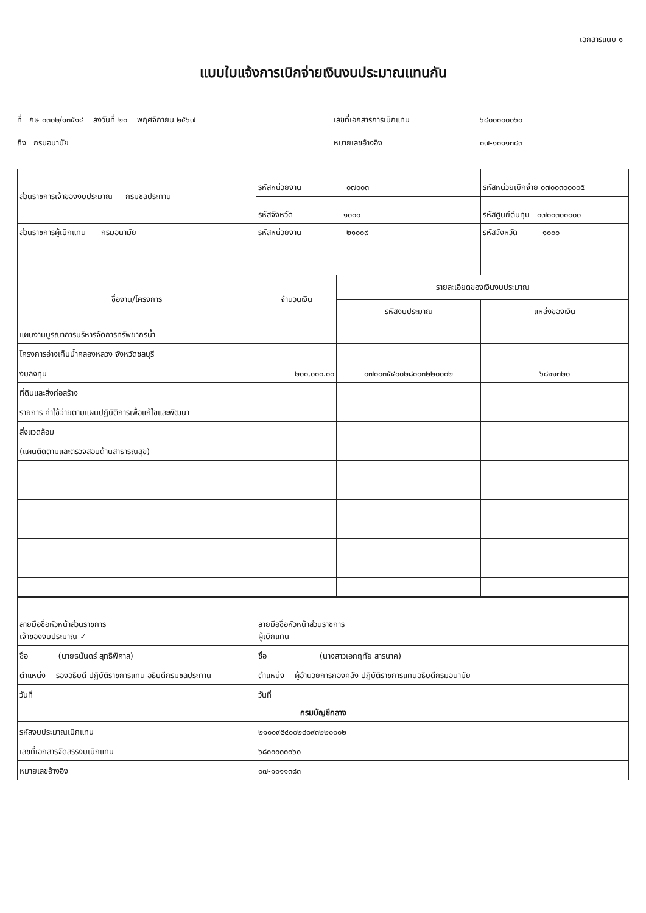เอกสารแนบ ๑
แบบใบแจ้งการเบิกจ่ายเงินงบประมาณแทนกัน
ที่ กษ ๐๓๐๒/๑๓๕๑๔ ลงวันที่ ๒๐ พฤศจิกายน ๒๕๖๗
เลขที่เอกสารการเบิกแทน
๖๘๐๐๐๐๐๐๖๐
ถึง กรมอนามัย
หมายเลขอ้างอิง
๐๗-๑๐๑๑๓๘๓
| ส่วนราชการเจ้าของงบประมาณ กรมชลประทาน | รหัสหน่วยงาน ๐๗๐๐๓ | | รหัสหน่วยเบิกจ่าย ๐๗๐๐๓๐๐๐๐๕ |
| | รหัสจังหวัด ๑๐๐๐ | | รหัสศูนย์ต้นทุน ๐๗๐๐๓๐๐๐๐๐ |
| ส่วนราชการผู้เบิกแทน กรมอนามัย | รหัสหน่วยงาน ๒๑๐๐๙ | | รหัสจังหวัด ๑๐๐๐ |
| ชื่องาน/โครงการ | จำนวนเงิน | รายละเอียดของเงินงบประมาณ | |
| | | รหัสงบประมาณ | แหล่งของเงิน |
| แผนงานบูรณาการบริหารจัดการทรัพยากรน้ำ | | | |
| โครงการอ่างเก็บน้ำคลองหลวง จังหวัดชลบุรี | | | |
| งบลงทุน | ๒๐๐,๐๐๐.๐๐ | ๐๗๐๐๓๕๔๐๐๒๘๐๐๓๒๒๐๐๐๒ | ๖๘๑๑๓๒๐ |
| ที่ดินและสิ่งก่อสร้าง | | | |
| รายการ ค่าใช้จ่ายตามแผนปฏิบัติการเพื่อแก้ไขและพัฒนา | | | |
| สิ่งแวดล้อม | | | |
| (แผนติดตามและตรวจสอบด้านสาธารณสุข) | | | |
| ลายมือชื่อหัวหน้าส่วนราชการ เจ้าของงบประมาณ ✓ | ลายมือชื่อหัวหน้าส่วนราชการ ผู้เบิกแทน |
| ชื่อ (นายธนันดร์ สุทธิพิศาล) | ชื่อ (นางสาวเอกฤทัย สารนาค) |
| ตำแหน่ง รองอธิบดี ปฏิบัติราชการแทน อธิบดีกรมชลประทาน | ตำแหน่ง ผู้อำนวยการกองคลัง ปฏิบัติราชการแทนอธิบดีกรมอนามัย |
| วันที่ | วันที่ |
| กรมบัญชีกลาง | |
| รหัสงบประมาณเบิกแทน | ๒๑๐๐๙๕๔๐๐๒๘๐๙๓๒๒๐๐๐๒ |
| เลขที่เอกสารจัดสรรงบเบิกแทน | ๖๘๐๐๐๐๐๐๖๐ |
| หมายเลขอ้างอิง | ๐๗-๑๐๑๑๓๘๓ |